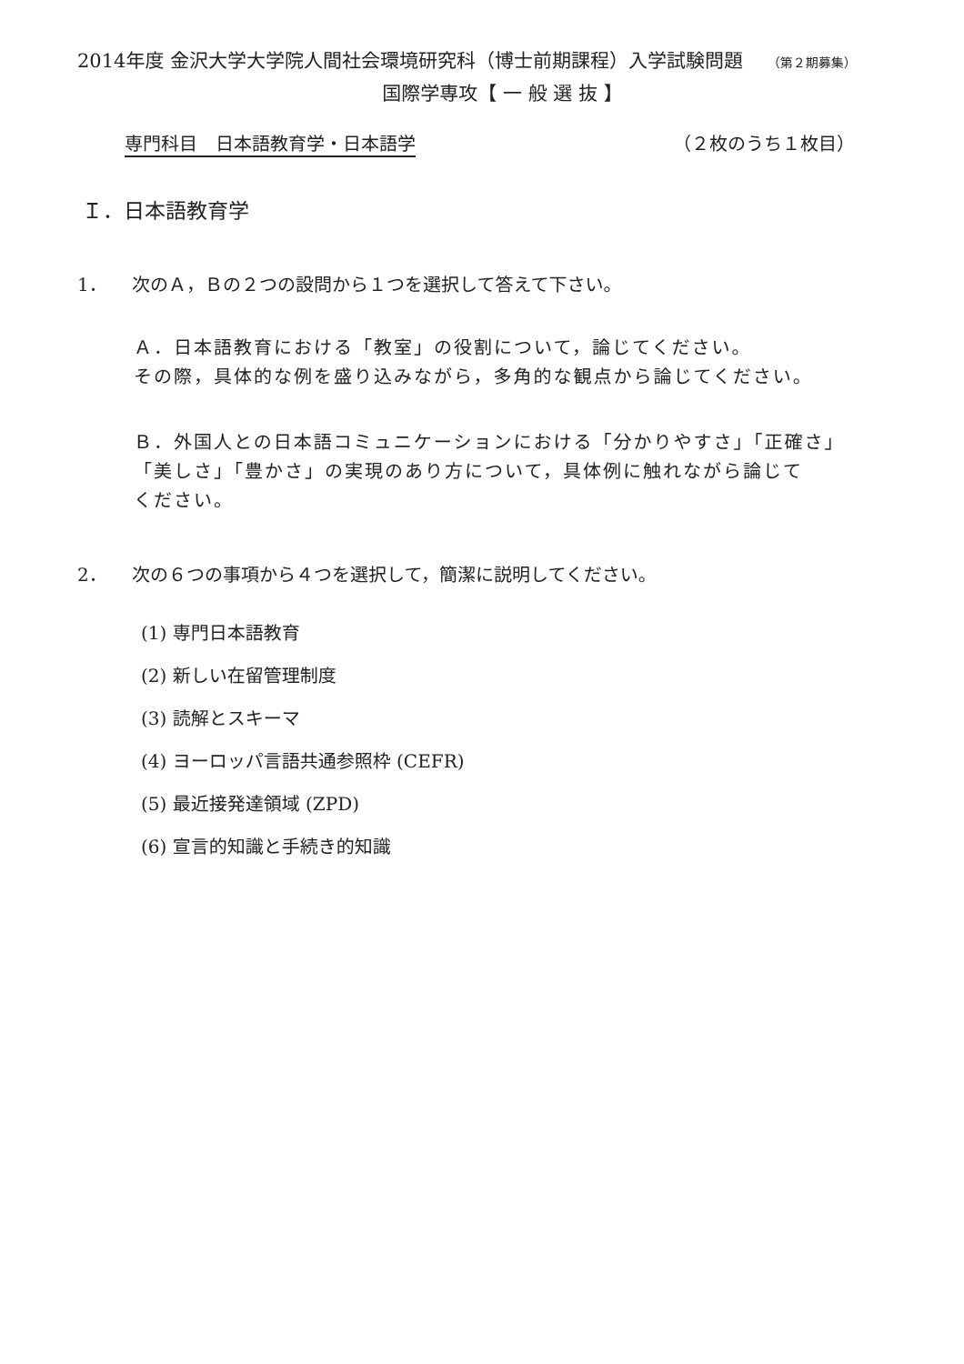2014年度 金沢大学大学院人間社会環境研究科（博士前期課程）入学試験問題 （第２期募集）
国際学専攻【 一 般 選 抜 】
専門科目　日本語教育学・日本語学 （２枚のうち１枚目）
Ｉ．日本語教育学
1． 次のＡ，Ｂの２つの設問から１つを選択して答えて下さい。
Ａ．日本語教育における「教室」の役割について，論じてください。
その際，具体的な例を盛り込みながら，多角的な観点から論じてください。
Ｂ．外国人との日本語コミュニケーションにおける「分かりやすさ」「正確さ」
「美しさ」「豊かさ」の実現のあり方について，具体例に触れながら論じて
ください。
2． 次の６つの事項から４つを選択して，簡潔に説明してください。
(1) 専門日本語教育
(2) 新しい在留管理制度
(3) 読解とスキーマ
(4) ヨーロッパ言語共通参照枠 (CEFR)
(5) 最近接発達領域 (ZPD)
(6) 宣言的知識と手続き的知識